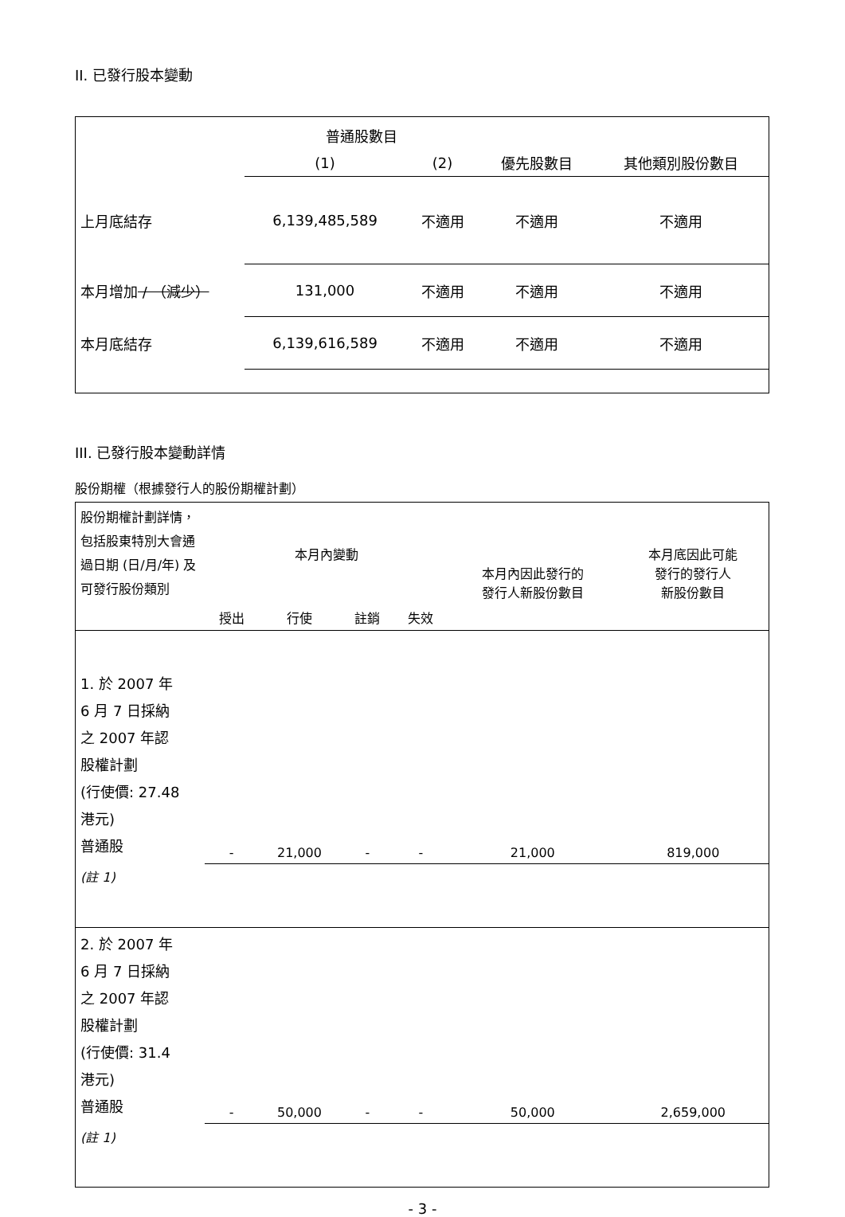II. 已發行股本變動
| | 普通股數目 | | | |
| | (1) | (2) | 優先股數目 | 其他類別股份數目 |
| 上月底結存 | 6,139,485,589 | 不適用 | 不適用 | 不適用 |
| 本月增加 / （減少） | 131,000 | 不適用 | 不適用 | 不適用 |
| 本月底結存 | 6,139,616,589 | 不適用 | 不適用 | 不適用 |
III. 已發行股本變動詳情
股份期權（根據發行人的股份期權計劃）
| 股份期權計劃詳情，包括股東特別大會通過日期 (日/月/年) 及可發行股份類別 | 本月內變動 | | | | 本月內因此發行的 發行人新股份數目 | 本月底因此可能 發行的發行人 新股份數目 |
| | 授出 | 行使 | 註銷 | 失效 | | |
| 1. 於 2007 年 6 月 7 日採納 之 2007 年認 股權計劃 (行使價: 27.48 港元) 普通股 | - | 21,000 | - | - | 21,000 | 819,000 |
| (註 1) | | | | | | |
| 2. 於 2007 年 6 月 7 日採納 之 2007 年認 股權計劃 (行使價: 31.4 港元) 普通股 | - | 50,000 | - | - | 50,000 | 2,659,000 |
| (註 1) | | | | | | |
- 3 -